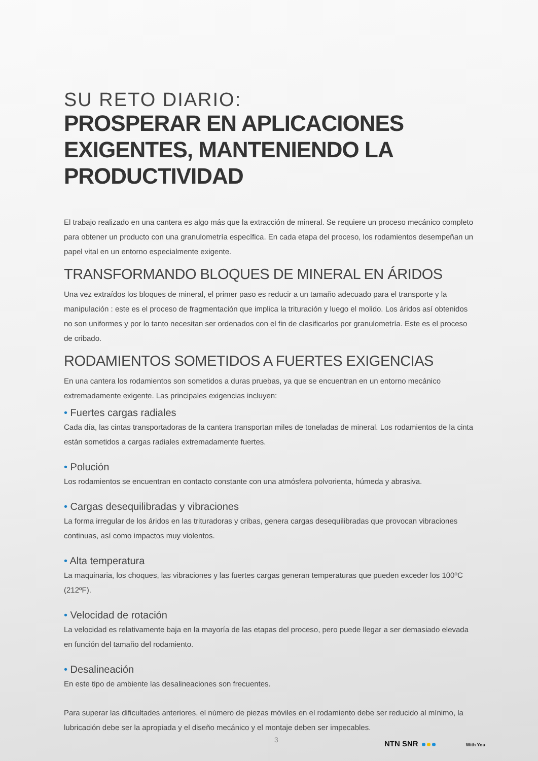SU RETO DIARIO:
PROSPERAR EN APLICACIONES EXIGENTES, MANTENIENDO LA PRODUCTIVIDAD
El trabajo realizado en una cantera es algo más que la extracción de mineral. Se requiere un proceso mecánico completo para obtener un producto con una granulometría específica. En cada etapa del proceso, los rodamientos desempeñan un papel vital en un entorno especialmente exigente.
TRANSFORMANDO BLOQUES DE MINERAL EN ÁRIDOS
Una vez extraídos los bloques de mineral, el primer paso es reducir a un tamaño adecuado para el transporte y la manipulación : este es el proceso de fragmentación que implica la trituración y luego el molido. Los áridos así obtenidos no son uniformes y por lo tanto necesitan ser ordenados con el fin de clasificarlos por granulometría. Este es el proceso de cribado.
RODAMIENTOS SOMETIDOS A FUERTES EXIGENCIAS
En una cantera los rodamientos son sometidos a duras pruebas, ya que se encuentran en un entorno mecánico extremadamente exigente. Las principales exigencias incluyen:
• Fuertes cargas radiales
Cada día, las cintas transportadoras de la cantera transportan miles de toneladas de mineral. Los rodamientos de la cinta están sometidos a cargas radiales extremadamente fuertes.
• Polución
Los rodamientos se encuentran en contacto constante con una atmósfera polvorienta, húmeda y abrasiva.
• Cargas desequilibradas y vibraciones
La forma irregular de los áridos en las trituradoras y cribas, genera cargas desequilibradas que provocan vibraciones continuas, así como impactos muy violentos.
• Alta temperatura
La maquinaria, los choques, las vibraciones y las fuertes cargas generan temperaturas que pueden exceder los 100ºC (212ºF).
• Velocidad de rotación
La velocidad es relativamente baja en la mayoría de las etapas del proceso, pero puede llegar a ser demasiado elevada en función del tamaño del rodamiento.
• Desalineación
En este tipo de ambiente las desalineaciones son frecuentes.
Para superar las dificultades anteriores, el número de piezas móviles en el rodamiento debe ser reducido al mínimo, la lubricación debe ser la apropiada y el diseño mecánico y el montaje deben ser impecables.
3 NTN SNR With You